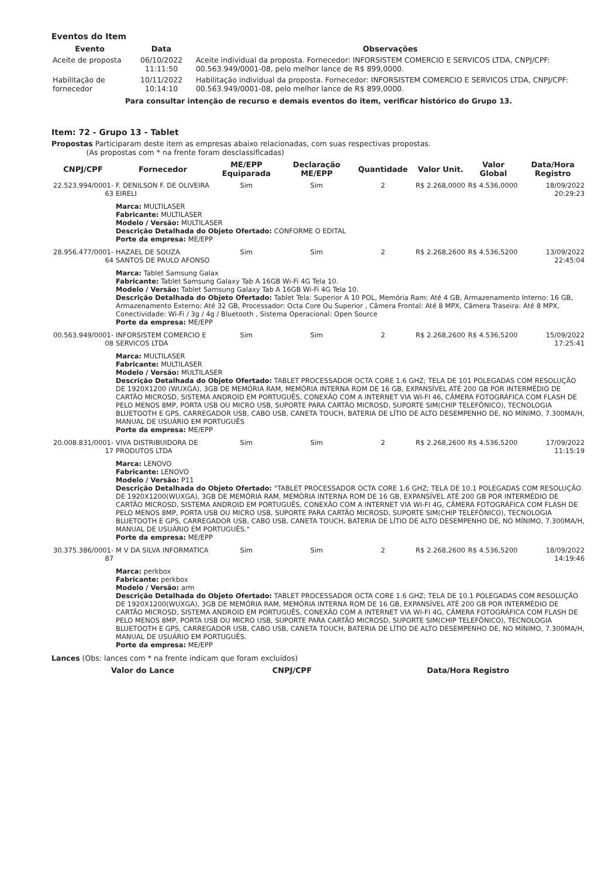Eventos do Item
| Evento | Data | Observações |
| --- | --- | --- |
| Aceite de proposta | 06/10/2022 11:11:50 | Aceite individual da proposta. Fornecedor: INFORSISTEM COMERCIO E SERVICOS LTDA, CNPJ/CPF: 00.563.949/0001-08, pelo melhor lance de R$ 899,0000. |
| Habilitação de fornecedor | 10/11/2022 10:14:10 | Habilitação individual da proposta. Fornecedor: INFORSISTEM COMERCIO E SERVICOS LTDA, CNPJ/CPF: 00.563.949/0001-08, pelo melhor lance de R$ 899,0000. |
Para consultar intenção de recurso e demais eventos do item, verificar histórico do Grupo 13.
Item: 72 - Grupo 13 - Tablet
Propostas Participaram deste item as empresas abaixo relacionadas, com suas respectivas propostas.
(As propostas com * na frente foram desclassificadas)
| CNPJ/CPF | Fornecedor | ME/EPP Equiparada | Declaração ME/EPP | Quantidade | Valor Unit. | Valor Global | Data/Hora Registro |
| --- | --- | --- | --- | --- | --- | --- | --- |
| 22.523.994/0001-63 | F. DENILSON F. DE OLIVEIRA EIRELI | Sim | Sim | 2 | R$ 2.268,0000 | R$ 4.536,0000 | 18/09/2022 20:29:23 |
| | Marca: MULTILASER Fabricante: MULTILASER Modelo / Versão: MULTILASER Descrição Detalhada do Objeto Ofertado: CONFORME O EDITAL Porte da empresa: ME/EPP | | | | | | |
| 28.956.477/0001-64 | HAZAEL DE SOUZA SANTOS DE PAULO AFONSO | Sim | Sim | 2 | R$ 2.268,2600 | R$ 4.536,5200 | 13/09/2022 22:45:04 |
| | Marca: Tablet Samsung Galax Fabricante: Tablet Samsung Galaxy Tab A 16GB Wi-Fi 4G Tela 10. Modelo / Versão: Tablet Samsung Galaxy Tab A 16GB Wi-Fi 4G Tela 10. Descrição Detalhada do Objeto Ofertado: Tablet Tela: Superior A 10 POL, Memória Ram: Até 4 GB, Armazenamento Interno: 16 GB, Armazenamento Externo: Até 32 GB, Processador: Octa Core Ou Superior , Câmera Frontal: Até 8 MPX, Câmera Traseira: Até 8 MPX, Conectividade: Wi-Fi / 3g / 4g / Bluetooth , Sistema Operacional: Open Source Porte da empresa: ME/EPP | | | | | | |
| 00.563.949/0001-08 | INFORSISTEM COMERCIO E SERVICOS LTDA | Sim | Sim | 2 | R$ 2.268,2600 | R$ 4.536,5200 | 15/09/2022 17:25:41 |
| | Marca: MULTILASER Fabricante: MULTILASER Modelo / Versão: MULTILASER Descrição Detalhada do Objeto Ofertado: TABLET PROCESSADOR OCTA CORE 1.6 GHZ; TELA DE 101 POLEGADAS COM RESOLUÇÃO DE 1920X1200 (WUXGA), 3GB DE MEMÓRIA RAM, MEMÓRIA INTERNA ROM DE 16 GB, EXPANSÍVEL ATÉ 200 GB POR INTERMÉDIO DE CARTÃO MICROSD, SISTEMA ANDROID EM PORTUGUÊS, CONEXÃO COM A INTERNET VIA WI-FI 46, CÂMERA FOTOGRÁFICA COM FLASH DE PELO MENOS 8MP, PORTA USB OU MICRO USB, SUPORTE PARA CARTÃO MICROSD, SUPORTE SIM(CHIP TELEFÔNICO), TECNOLOGIA BLUETOOTH E GPS, CARREGADOR USB, CABO USB, CANETA TOUCH, BATERIA DE LÍTIO DE ALTO DESEMPENHO DE, NO MÍNIMO, 7.300MA/H, MANUAL DE USUÁRIO EM PORTUGUÊS Porte da empresa: ME/EPP | | | | | | |
| 20.008.831/0001-17 | VIVA DISTRIBUIDORA DE PRODUTOS LTDA | Sim | Sim | 2 | R$ 2.268,2600 | R$ 4.536,5200 | 17/09/2022 11:15:19 |
| | Marca: LENOVO Fabricante: LENOVO Modelo / Versão: P11 Descrição Detalhada do Objeto Ofertado: "TABLET PROCESSADOR OCTA CORE 1.6 GHZ; TELA DE 10.1 POLEGADAS COM RESOLUÇÃO DE 1920X1200(WUXGA), 3GB DE MEMÓRIA RAM, MEMÓRIA INTERNA ROM DE 16 GB, EXPANSÍVEL ATÉ 200 GB POR INTERMÉDIO DE CARTÃO MICROSD, SISTEMA ANDROID EM PORTUGUÊS, CONEXÃO COM A INTERNET VIA WI-FI 4G, CÂMERA FOTOGRÁFICA COM FLASH DE PELO MENOS 8MP, PORTA USB OU MICRO USB, SUPORTE PARA CARTÃO MICROSD, SUPORTE SIM(CHIP TELEFÔNICO), TECNOLOGIA BLUETOOTH E GPS, CARREGADOR USB, CABO USB, CANETA TOUCH, BATERIA DE LÍTIO DE ALTO DESEMPENHO DE, NO MÍNIMO, 7.300MA/H, MANUAL DE USUÁRIO EM PORTUGUÊS." Porte da empresa: ME/EPP | | | | | | |
| 30.375.386/0001-87 | M V DA SILVA INFORMATICA | Sim | Sim | 2 | R$ 2.268,2600 | R$ 4.536,5200 | 18/09/2022 14:19:46 |
| | Marca: perkbox Fabricante: perkbox Modelo / Versão: arm Descrição Detalhada do Objeto Ofertado: TABLET PROCESSADOR OCTA CORE 1.6 GHZ; TELA DE 10.1 POLEGADAS COM RESOLUÇÃO DE 1920X1200(WUXGA), 3GB DE MEMÓRIA RAM, MEMÓRIA INTERNA ROM DE 16 GB, EXPANSÍVEL ATÉ 200 GB POR INTERMÉDIO DE CARTÃO MICROSD, SISTEMA ANDROID EM PORTUGUÊS, CONEXÃO COM A INTERNET VIA WI-FI 4G, CÂMERA FOTOGRÁFICA COM FLASH DE PELO MENOS 8MP, PORTA USB OU MICRO USB, SUPORTE PARA CARTÃO MICROSD, SUPORTE SIM(CHIP TELEFÔNICO), TECNOLOGIA BLUETOOTH E GPS, CARREGADOR USB, CABO USB, CANETA TOUCH, BATERIA DE LÍTIO DE ALTO DESEMPENHO DE, NO MÍNIMO, 7.300MA/H, MANUAL DE USUÁRIO EM PORTUGUÊS. Porte da empresa: ME/EPP | | | | | | |
Lances (Obs: lances com * na frente indicam que foram excluídos)
| Valor do Lance | CNPJ/CPF | Data/Hora Registro |
| --- | --- | --- |